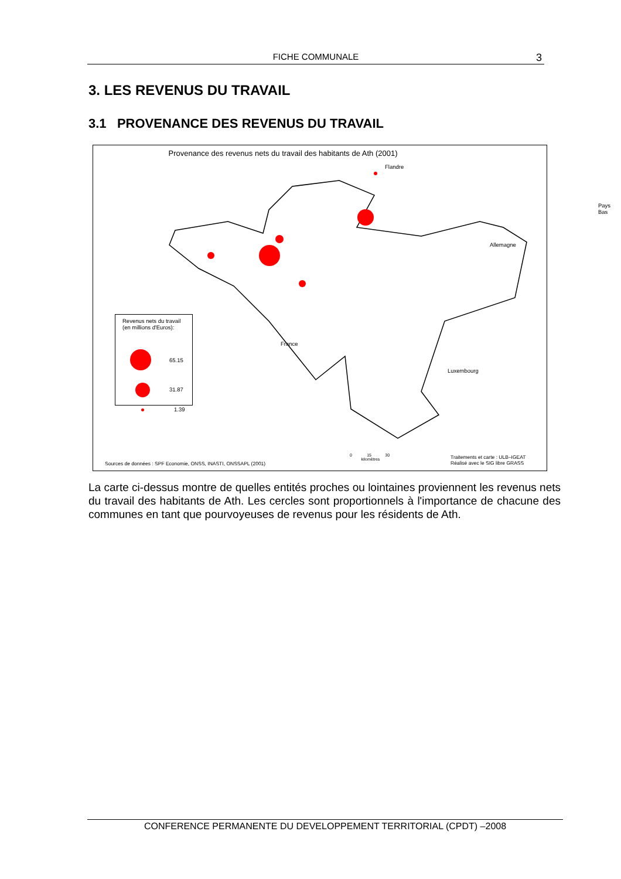FICHE COMMUNALE 3
3. LES REVENUS DU TRAVAIL
3.1 PROVENANCE DES REVENUS DU TRAVAIL
Provenance des revenus nets du travail des habitants de Ath (2001)
Flandre
Pays Bas
Allemagne
France
Luxembourg
Revenus nets du travail
(en millions d'Euros):
65.15
31.87
1.39
0 15 30
kilomètres
Sources de données : SPF Economie, ONSS, INASTI, ONSSAPL (2001)
Traitements et carte : ULB–IGEAT
Réalisé avec le SIG libre GRASS
La carte ci-dessus montre de quelles entités proches ou lointaines proviennent les revenus nets du travail des habitants de Ath. Les cercles sont proportionnels à l'importance de chacune des communes en tant que pourvoyeuses de revenus pour les résidents de Ath.
CONFERENCE PERMANENTE DU DEVELOPPEMENT TERRITORIAL (CPDT) –2008